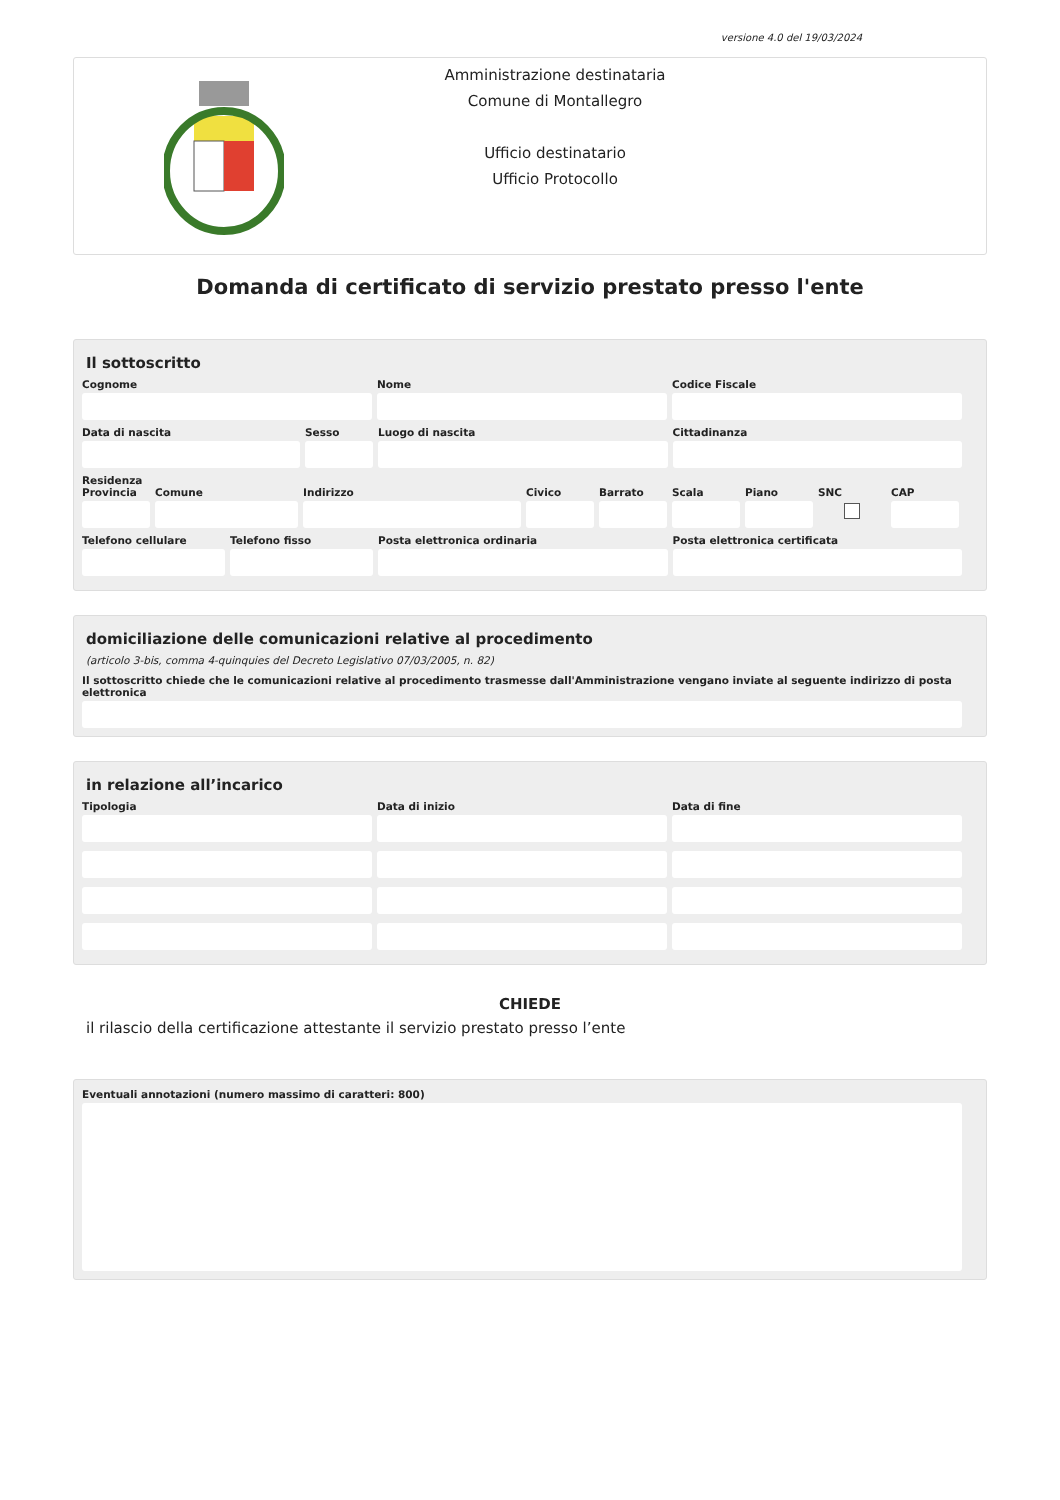versione 4.0 del 19/03/2024
Amministrazione destinataria
Comune di Montallegro
Ufficio destinatario
Ufficio Protocollo
Domanda di certificato di servizio prestato presso l'ente
Il sottoscritto
Cognome Nome Codice Fiscale
Data di nascita Sesso Luogo di nascita Cittadinanza
Residenza
Provincia Comune Indirizzo Civico Barrato Scala Piano SNC CAP
Telefono cellulare Telefono fisso Posta elettronica ordinaria Posta elettronica certificata
domiciliazione delle comunicazioni relative al procedimento
(articolo 3-bis, comma 4-quinquies del Decreto Legislativo 07/03/2005, n. 82)
Il sottoscritto chiede che le comunicazioni relative al procedimento trasmesse dall'Amministrazione vengano inviate al seguente indirizzo di posta elettronica
in relazione all’incarico
Tipologia Data di inizio Data di fine
CHIEDE
il rilascio della certificazione attestante il servizio prestato presso l’ente
Eventuali annotazioni (numero massimo di caratteri: 800)